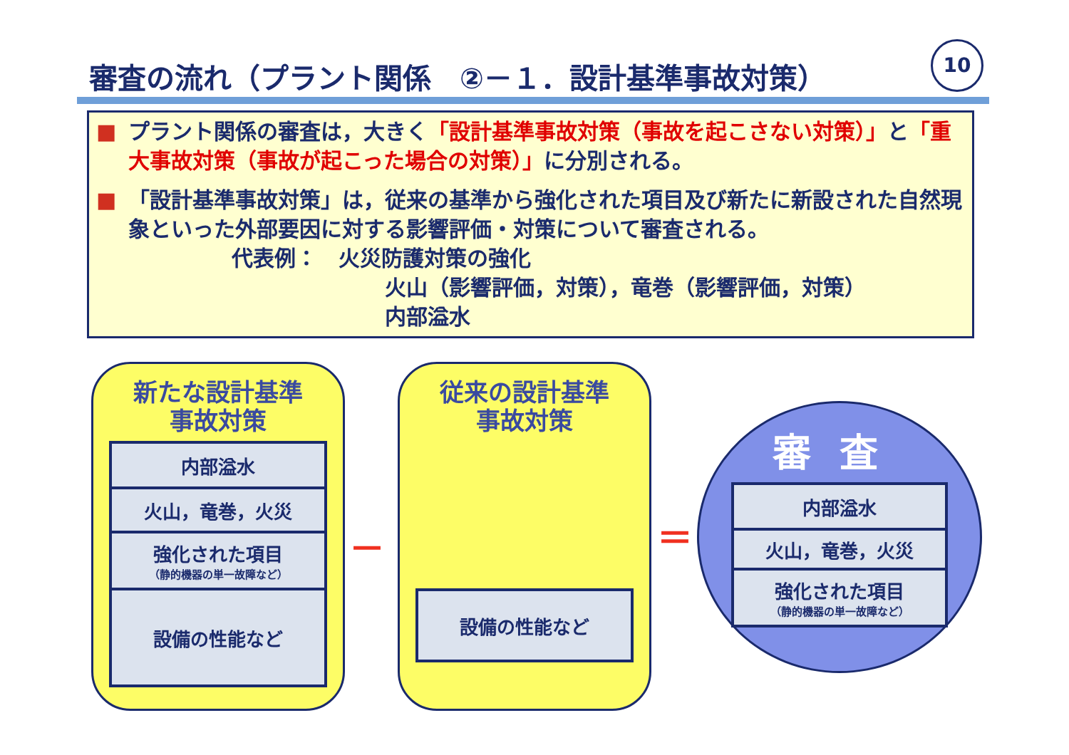審査の流れ（プラント関係　②－１．設計基準事故対策）
10
■ プラント関係の審査は，大きく「設計基準事故対策（事故を起こさない対策）」と「重大事故対策（事故が起こった場合の対策）」に分別される。
■ 「設計基準事故対策」は，従来の基準から強化された項目及び新たに新設された自然現象といった外部要因に対する影響評価・対策について審査される。
代表例：　火災防護対策の強化
火山（影響評価，対策），竜巻（影響評価，対策）
内部溢水
新たな設計基準
事故対策
内部溢水
火山，竜巻，火災
強化された項目
（静的機器の単一故障など）
設備の性能など
－
従来の設計基準
事故対策
設備の性能など
＝
審査
内部溢水
火山，竜巻，火災
強化された項目
（静的機器の単一故障など）